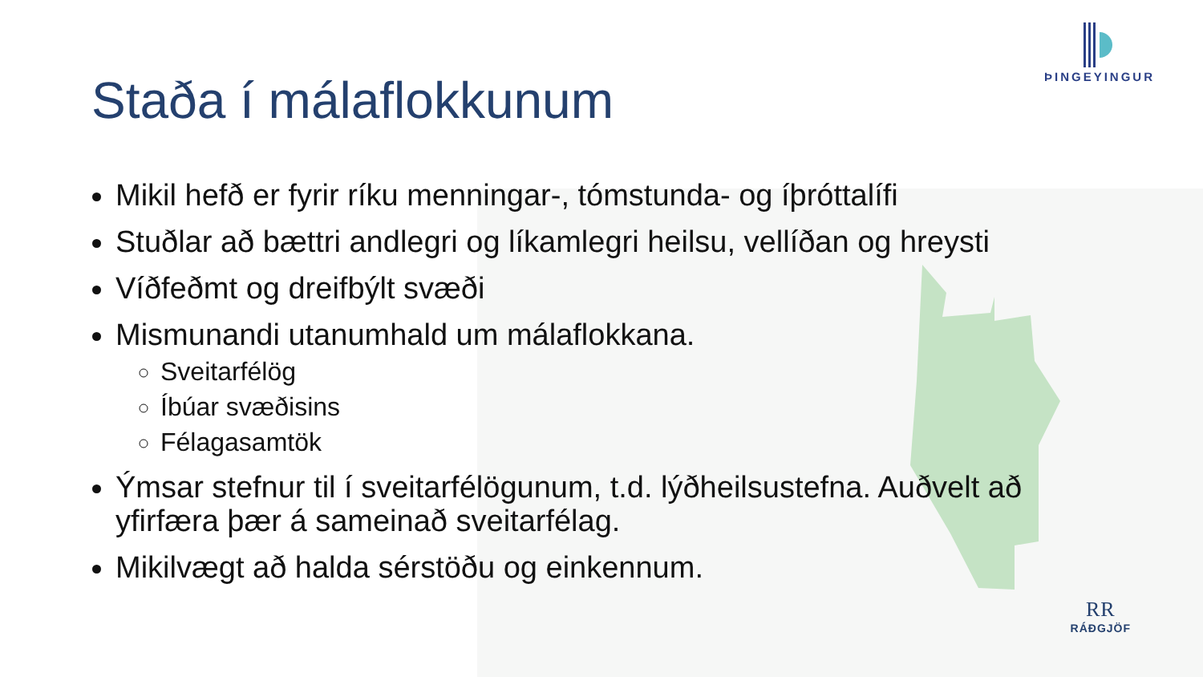ÞINGEYINGUR
Staða í málaflokkunum
Mikil hefð er fyrir ríku menningar-, tómstunda- og íþróttalífi
Stuðlar að bættri andlegri og líkamlegri heilsu, vellíðan og hreysti
Víðfeðmt og dreifbýlt svæði
Mismunandi utanumhald um málaflokkana.
Sveitarfélög
Íbúar svæðisins
Félagasamtök
Ýmsar stefnur til í sveitarfélögunum, t.d. lýðheilsustefna. Auðvelt að yfirfæra þær á sameinað sveitarfélag.
Mikilvægt að halda sérstöðu og einkennum.
RR
RÁÐGJÖF